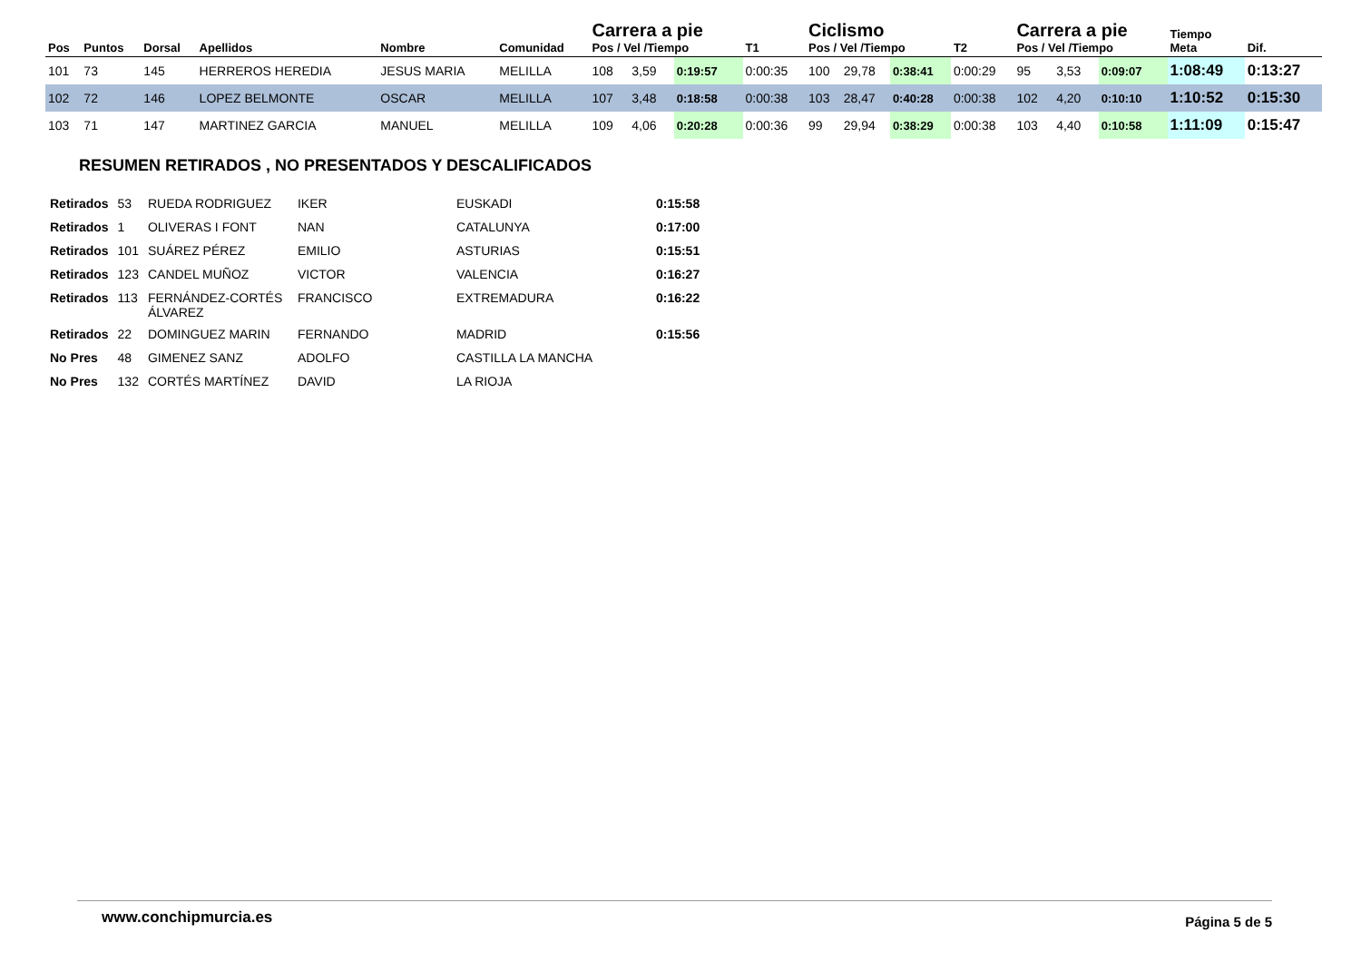| Pos | Puntos | Dorsal | Apellidos | Nombre | Comunidad | Carrera a pie Pos / Vel /Tiempo | | | T1 | Ciclismo Pos / Vel /Tiempo | | | T2 | Carrera a pie Pos / Vel /Tiempo | | | Tiempo Meta | Dif. |
| --- | --- | --- | --- | --- | --- | --- | --- | --- | --- | --- | --- | --- | --- | --- | --- | --- | --- | --- |
| 101 | 73 | 145 | HERREROS HEREDIA | JESUS MARIA | MELILLA | 108 | 3,59 | 0:19:57 | 0:00:35 | 100 | 29,78 | 0:38:41 | 0:00:29 | 95 | 3,53 | 0:09:07 | 1:08:49 | 0:13:27 |
| 102 | 72 | 146 | LOPEZ BELMONTE | OSCAR | MELILLA | 107 | 3,48 | 0:18:58 | 0:00:38 | 103 | 28,47 | 0:40:28 | 0:00:38 | 102 | 4,20 | 0:10:10 | 1:10:52 | 0:15:30 |
| 103 | 71 | 147 | MARTINEZ GARCIA | MANUEL | MELILLA | 109 | 4,06 | 0:20:28 | 0:00:36 | 99 | 29,94 | 0:38:29 | 0:00:38 | 103 | 4,40 | 0:10:58 | 1:11:09 | 0:15:47 |
RESUMEN RETIRADOS , NO PRESENTADOS Y DESCALIFICADOS
| Retirados | 53 | RUEDA RODRIGUEZ | IKER | EUSKADI | 0:15:58 |
| Retirados | 1 | OLIVERAS I FONT | NAN | CATALUNYA | 0:17:00 |
| Retirados | 101 | SUÁREZ PÉREZ | EMILIO | ASTURIAS | 0:15:51 |
| Retirados | 123 | CANDEL MUÑOZ | VICTOR | VALENCIA | 0:16:27 |
| Retirados | 113 | FERNÁNDEZ-CORTÉS ÁLVAREZ | FRANCISCO | EXTREMADURA | 0:16:22 |
| Retirados | 22 | DOMINGUEZ MARIN | FERNANDO | MADRID | 0:15:56 |
| No Pres | 48 | GIMENEZ SANZ | ADOLFO | CASTILLA LA MANCHA | |
| No Pres | 132 | CORTÉS MARTÍNEZ | DAVID | LA RIOJA | |
www.conchipmurcia.es Página 5 de 5